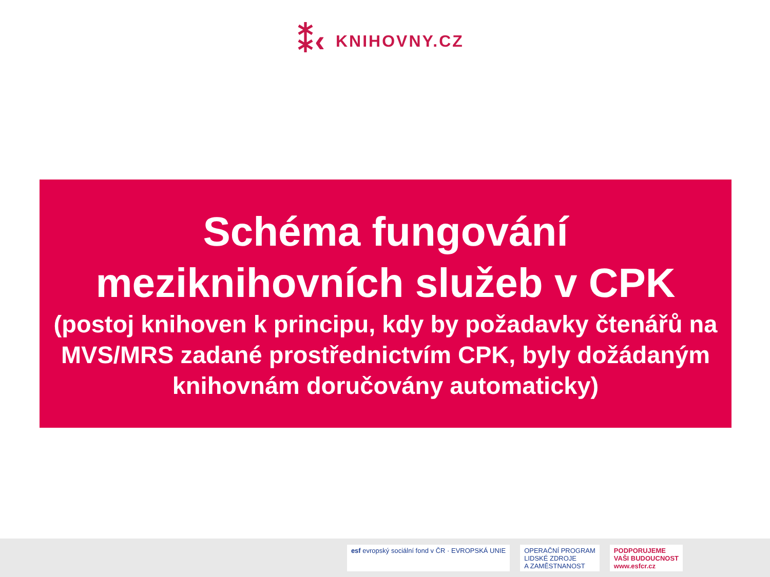⁑‹ KNIHOVNY.CZ
Schéma fungování
meziknihovních služeb v CPK
(postoj knihoven k principu, kdy by požadavky čtenářů na MVS/MRS zadané prostřednictvím CPK, byly dožádaným knihovnám doručovány automaticky)
esf evropský sociální fond v ČR · EVROPSKÁ UNIE
OPERAČNÍ PROGRAM
LIDSKÉ ZDROJE
A ZAMĚSTNANOST
PODPORUJEME
VAŠI BUDOUCNOST
www.esfcr.cz